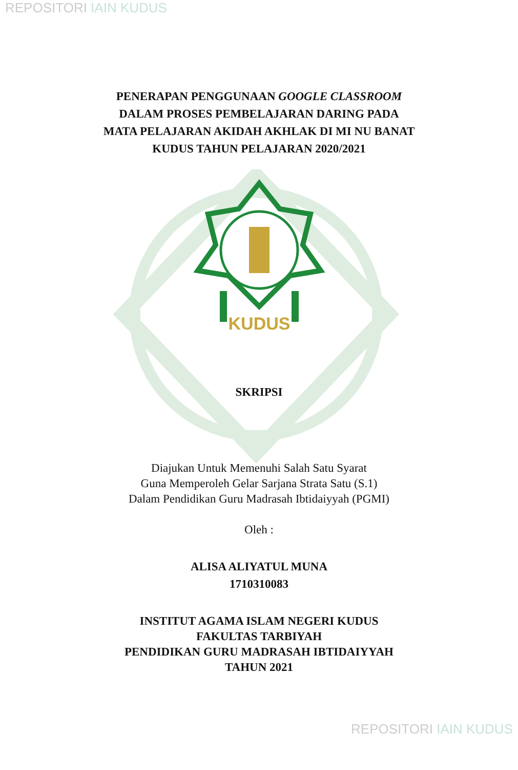REPOSITORI IAIN KUDUS
PENERAPAN PENGGUNAAN GOOGLE CLASSROOM
DALAM PROSES PEMBELAJARAN DARING PADA
MATA PELAJARAN AKIDAH AKHLAK DI MI NU BANAT
KUDUS TAHUN PELAJARAN 2020/2021
KUDUS
SKRIPSI
Diajukan Untuk Memenuhi Salah Satu Syarat
Guna Memperoleh Gelar Sarjana Strata Satu (S.1)
Dalam Pendidikan Guru Madrasah Ibtidaiyyah (PGMI)
Oleh :
ALISA ALIYATUL MUNA
1710310083
INSTITUT AGAMA ISLAM NEGERI KUDUS
FAKULTAS TARBIYAH
PENDIDIKAN GURU MADRASAH IBTIDAIYYAH
TAHUN 2021
REPOSITORI IAIN KUDUS